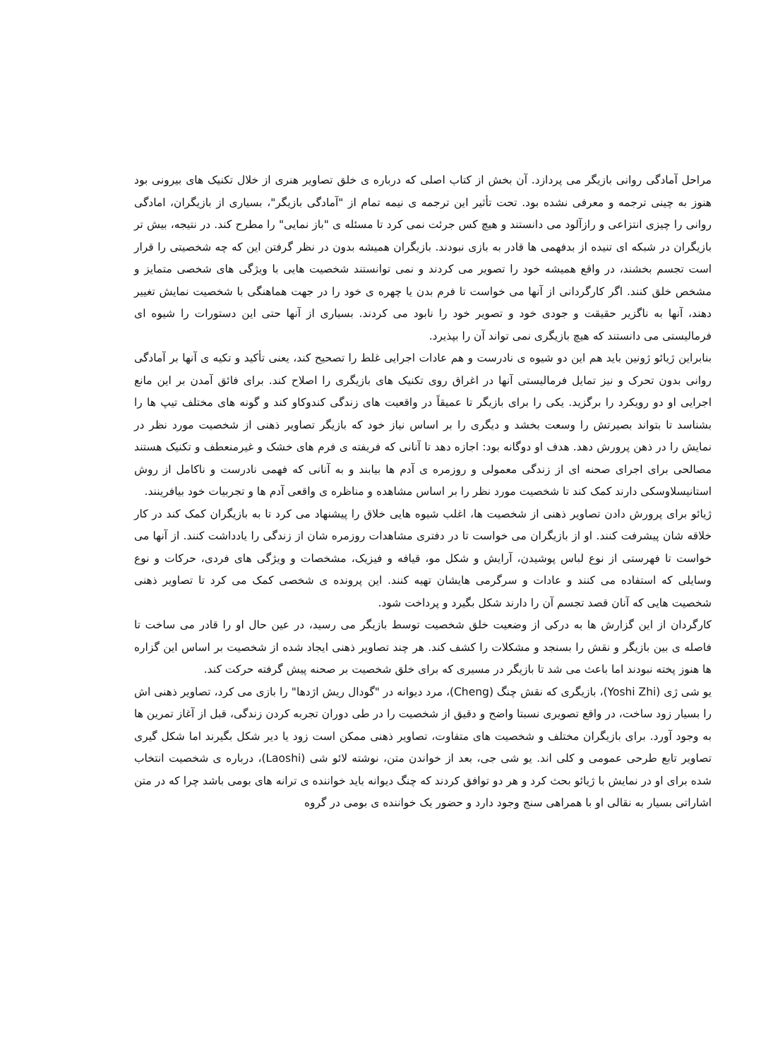مراحل آمادگی روانی بازیگر می پردازد. آن بخش از کتاب اصلی که درباره ی خلق تصاویر هنری از خلال تکنیک های بیرونی بود هنوز به چینی ترجمه و معرفی نشده بود. تحت تأثیر این ترجمه ی نیمه تمام از "آمادگی بازیگر"، بسیاری از بازیگران، امادگی روانی را چیزی انتزاعی و رازآلود می دانستند و هیچ کس جرئت نمی کرد تا مسئله ی "باز نمایی" را مطرح کند. در نتیجه، بیش تر بازیگران در شبکه ای تنیده از بدفهمی ها قادر به بازی نبودند. بازیگران همیشه بدون در نظر گرفتن این که چه شخصیتی را قرار است تجسم بخشند، در واقع همیشه خود را تصویر می کردند و نمی توانستند شخصیت هایی با ویژگی های شخصی متمایز و مشخص خلق کنند. اگر کارگردانی از آنها می خواست تا فرم بدن یا چهره ی خود را در جهت هماهنگی با شخصیت نمایش تغییر دهند، آنها به ناگزیر حقیقت و جودی خود و تصویر خود را نابود می کردند. بسیاری از آنها حتی این دستورات را شیوه ای فرمالیستی می دانستند که هیچ بازیگری نمی تواند آن را بپذیرد.
بنابراین ژیائو ژونین باید هم این دو شیوه ی نادرست و هم عادات اجرایی غلط را تصحیح کند، یعنی تأکید و تکیه ی آنها بر آمادگی روانی بدون تحرک و نیز تمایل فرمالیستی آنها در اغراق روی تکنیک های بازیگری را اصلاح کند. برای فائق آمدن بر این مانع اجرایی او دو رویکرد را برگزید. یکی را برای بازیگر تا عمیقاً در واقعیت های زندگی کندوکاو کند و گونه های مختلف تیپ ها را بشناسد تا بتواند بصیرتش را وسعت بخشد و دیگری را بر اساس نیاز خود که بازیگر تصاویر ذهنی از شخصیت مورد نظر در نمایش را در ذهن پرورش دهد. هدف او دوگانه بود: اجازه دهد تا آنانی که فریفته ی فرم های خشک و غیرمنعطف و تکنیک هستند مصالحی برای اجرای صحنه ای از زندگی معمولی و روزمره ی آدم ها بیابند و به آنانی که فهمی نادرست و ناکامل از روش استانیسلاوسکی دارند کمک کند تا شخصیت مورد نظر را بر اساس مشاهده و مناظره ی واقعی آدم ها و تجربیات خود بیافرینند.
ژیائو برای پرورش دادن تصاویر ذهنی از شخصیت ها، اغلب شیوه هایی خلاق را پیشنهاد می کرد تا به بازیگران کمک کند در کار خلاقه شان پیشرفت کنند. او از بازیگران می خواست تا در دفتری مشاهدات روزمره شان از زندگی را یادداشت کنند. از آنها می خواست تا فهرستی از نوع لباس پوشیدن، آرایش و شکل مو، قیافه و فیزیک، مشخصات و ویژگی های فردی، حرکات و نوع وسایلی که استفاده می کنند و عادات و سرگرمی هایشان تهیه کنند. این پرونده ی شخصی کمک می کرد تا تصاویر ذهنی شخصیت هایی که آنان قصد تجسم آن را دارند شکل بگیرد و پرداخت شود.
کارگردان از این گزارش ها به درکی از وضعیت خلق شخصیت توسط بازیگر می رسید، در عین حال او را قادر می ساخت تا فاصله ی بین بازیگر و نقش را بسنجد و مشکلات را کشف کند. هر چند تصاویر ذهنی ایجاد شده از شخصیت بر اساس این گزاره ها هنوز پخته نبودند اما باعث می شد تا بازیگر در مسیری که برای خلق شخصیت بر صحنه پیش گرفته حرکت کند.
یو شی ژی (Yoshi Zhi)، بازیگری که نقش چنگ (Cheng)، مرد دیوانه در "گودال ریش اژدها" را بازی می کرد، تصاویر ذهنی اش را بسیار زود ساخت، در واقع تصویری نسبتا واضح و دقیق از شخصیت را در طی دوران تجربه کردن زندگی، قبل از آغاز تمرین ها به وجود آورد. برای بازیگران مختلف و شخصیت های متفاوت، تصاویر ذهنی ممکن است زود یا دیر شکل بگیرند اما شکل گیری تصاویر تابع طرحی عمومی و کلی اند. یو شی جی، بعد از خواندن متن، نوشته لائو شی (Laoshi)، درباره ی شخصیت انتخاب شده برای او در نمایش با ژیائو بحث کرد و هر دو توافق کردند که چنگ دیوانه باید خواننده ی ترانه های بومی باشد چرا که در متن اشاراتی بسیار به نقالی او با همراهی سنج وجود دارد و حضور یک خواننده ی بومی در گروه